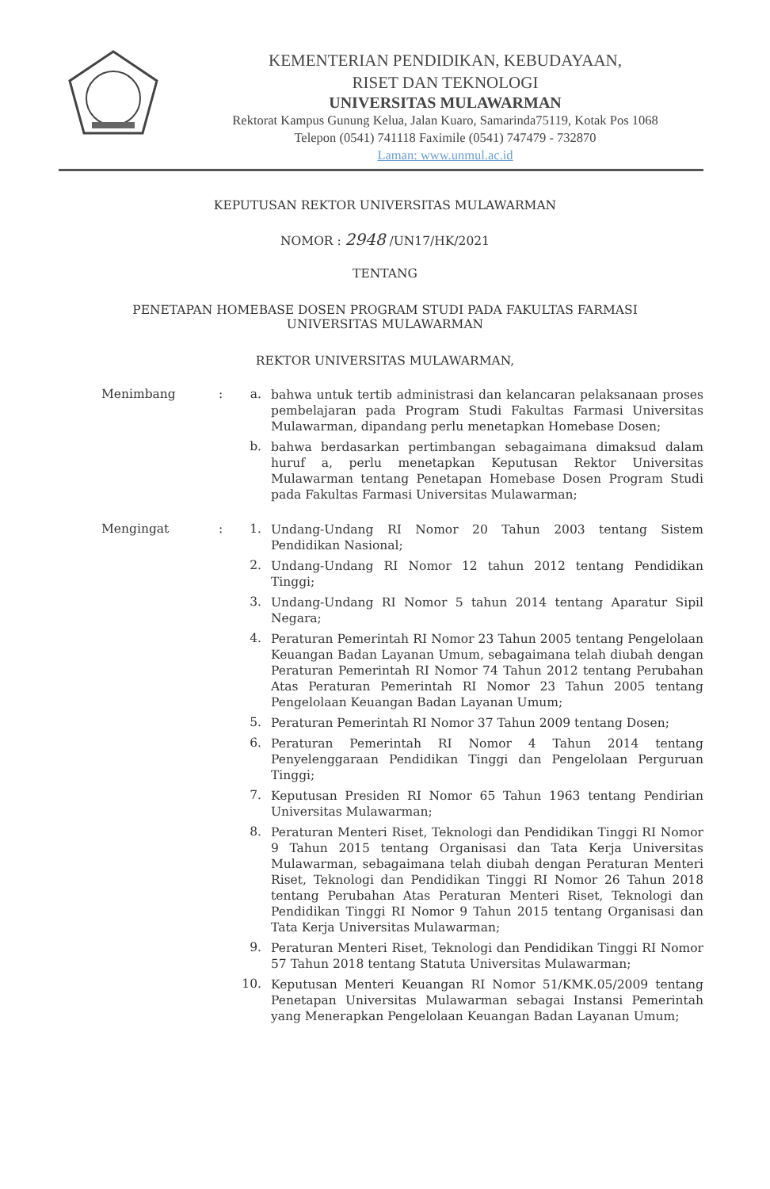KEMENTERIAN PENDIDIKAN, KEBUDAYAAN,
RISET DAN TEKNOLOGI
UNIVERSITAS MULAWARMAN
Rektorat Kampus Gunung Kelua, Jalan Kuaro, Samarinda75119, Kotak Pos 1068
Telepon (0541) 741118 Faximile (0541) 747479 - 732870
Laman: www.unmul.ac.id
KEPUTUSAN REKTOR UNIVERSITAS MULAWARMAN
NOMOR : 2948 /UN17/HK/2021
TENTANG
PENETAPAN HOMEBASE DOSEN PROGRAM STUDI PADA FAKULTAS FARMASI
UNIVERSITAS MULAWARMAN
REKTOR UNIVERSITAS MULAWARMAN,
Menimbang : a.
bahwa untuk tertib administrasi dan kelancaran pelaksanaan proses pembelajaran pada Program Studi Fakultas Farmasi Universitas Mulawarman, dipandang perlu menetapkan Homebase Dosen;
b.
bahwa berdasarkan pertimbangan sebagaimana dimaksud dalam huruf a, perlu menetapkan Keputusan Rektor Universitas Mulawarman tentang Penetapan Homebase Dosen Program Studi pada Fakultas Farmasi Universitas Mulawarman;
Mengingat : 1.
Undang-Undang RI Nomor 20 Tahun 2003 tentang Sistem Pendidikan Nasional;
2.
Undang-Undang RI Nomor 12 tahun 2012 tentang Pendidikan Tinggi;
3.
Undang-Undang RI Nomor 5 tahun 2014 tentang Aparatur Sipil Negara;
4.
Peraturan Pemerintah RI Nomor 23 Tahun 2005 tentang Pengelolaan Keuangan Badan Layanan Umum, sebagaimana telah diubah dengan Peraturan Pemerintah RI Nomor 74 Tahun 2012 tentang Perubahan Atas Peraturan Pemerintah RI Nomor 23 Tahun 2005 tentang Pengelolaan Keuangan Badan Layanan Umum;
5.
Peraturan Pemerintah RI Nomor 37 Tahun 2009 tentang Dosen;
6.
Peraturan Pemerintah RI Nomor 4 Tahun 2014 tentang Penyelenggaraan Pendidikan Tinggi dan Pengelolaan Perguruan Tinggi;
7.
Keputusan Presiden RI Nomor 65 Tahun 1963 tentang Pendirian Universitas Mulawarman;
8.
Peraturan Menteri Riset, Teknologi dan Pendidikan Tinggi RI Nomor 9 Tahun 2015 tentang Organisasi dan Tata Kerja Universitas Mulawarman, sebagaimana telah diubah dengan Peraturan Menteri Riset, Teknologi dan Pendidikan Tinggi RI Nomor 26 Tahun 2018 tentang Perubahan Atas Peraturan Menteri Riset, Teknologi dan Pendidikan Tinggi RI Nomor 9 Tahun 2015 tentang Organisasi dan Tata Kerja Universitas Mulawarman;
9.
Peraturan Menteri Riset, Teknologi dan Pendidikan Tinggi RI Nomor 57 Tahun 2018 tentang Statuta Universitas Mulawarman;
10.
Keputusan Menteri Keuangan RI Nomor 51/KMK.05/2009 tentang Penetapan Universitas Mulawarman sebagai Instansi Pemerintah yang Menerapkan Pengelolaan Keuangan Badan Layanan Umum;